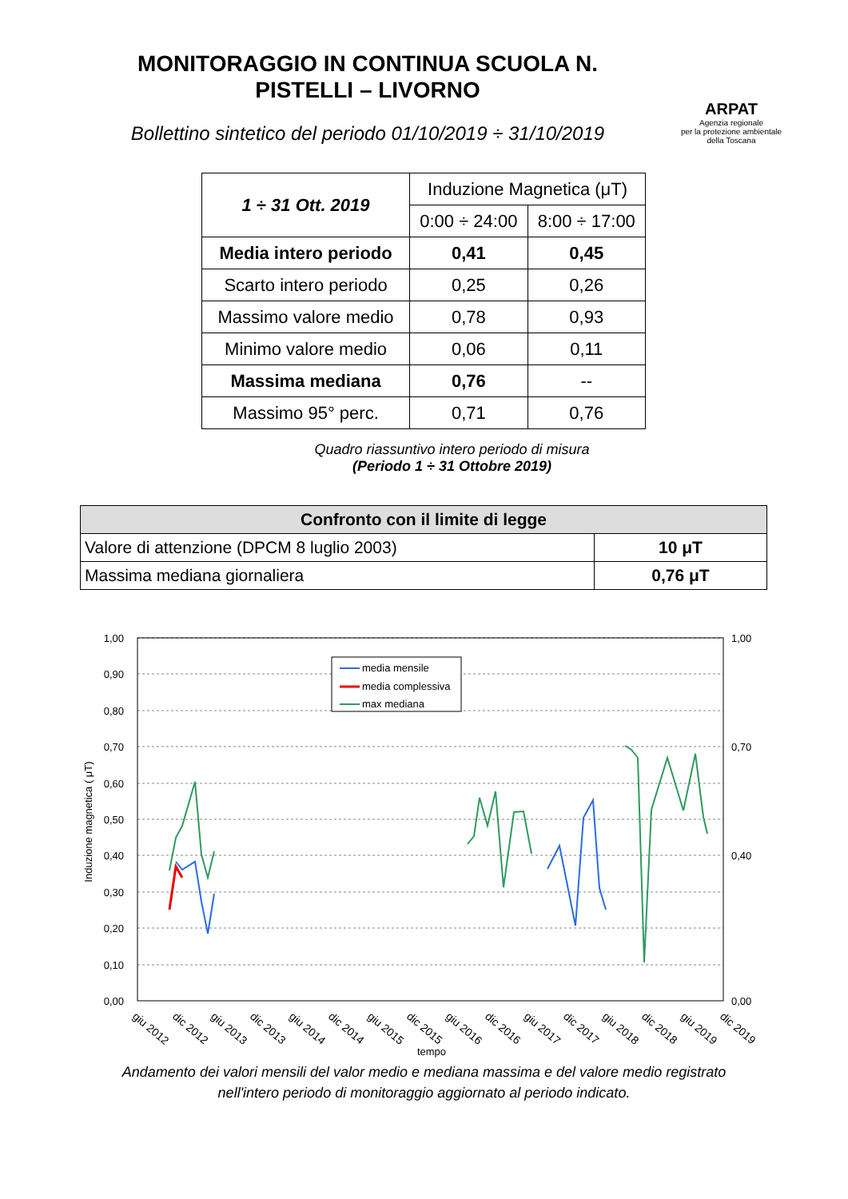MONITORAGGIO IN CONTINUA SCUOLA N.
PISTELLI – LIVORNO
Bollettino sintetico del periodo 01/10/2019 ÷ 31/10/2019
ARPAT
Agenzia regionale
per la protezione ambientale
della Toscana
| 1 ÷ 31 Ott. 2019 | Induzione Magnetica (μT) | |
| | 0:00 ÷ 24:00 | 8:00 ÷ 17:00 |
| Media intero periodo | 0,41 | 0,45 |
| Scarto intero periodo | 0,25 | 0,26 |
| Massimo valore medio | 0,78 | 0,93 |
| Minimo valore medio | 0,06 | 0,11 |
| Massima mediana | 0,76 | -- |
| Massimo 95° perc. | 0,71 | 0,76 |
Quadro riassuntivo intero periodo di misura
(Periodo 1 ÷ 31 Ottobre 2019)
| Confronto con il limite di legge | |
| --- | --- |
| Valore di attenzione (DPCM 8 luglio 2003) | 10 μT |
| Massima mediana giornaliera | 0,76 μT |
1,00
0,90
0,80
0,70
0,60
0,50
0,40
0,30
0,20
0,10
0,00
1,00
0,70
0,40
0,00
Induzione magnetica ( μT)
media mensile
media complessiva
max mediana
giu 2012
dic 2012
giu 2013
dic 2013
giu 2014
dic 2014
giu 2015
dic 2015
giu 2016
dic 2016
giu 2017
dic 2017
giu 2018
dic 2018
giu 2019
dic 2019
tempo
Andamento dei valori mensili del valor medio e mediana massima e del valore medio registrato
nell'intero periodo di monitoraggio aggiornato al periodo indicato.